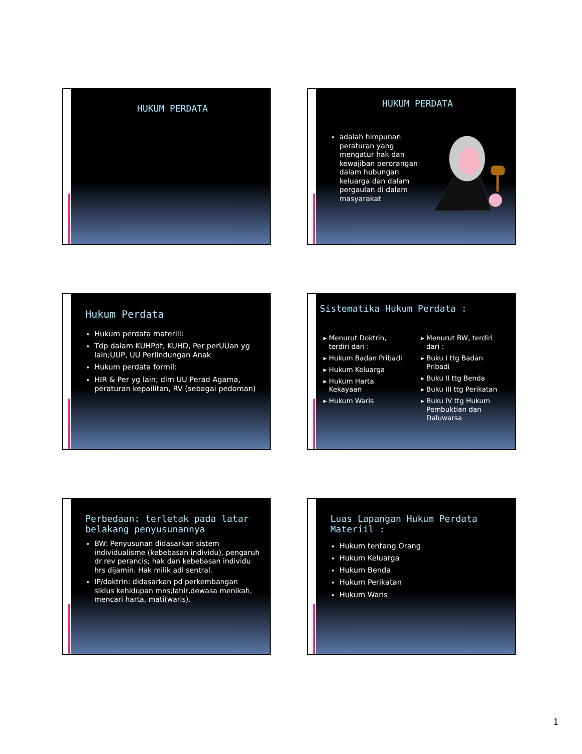HUKUM PERDATA
HUKUM PERDATA
adalah himpunan peraturan yang mengatur hak dan kewajiban perorangan dalam hubungan keluarga dan dalam pergaulan di dalam masyarakat
Hukum Perdata
Hukum perdata materiil:
Tdp dalam KUHPdt, KUHD, Per perUUan yg lain;UUP, UU Perlindungan Anak
Hukum perdata formil:
HIR & Per yg lain; dlm UU Perad Agama, peraturan kepailitan, RV (sebagai pedoman)
Sistematika Hukum Perdata :
Menurut Doktrin, terdiri dari :
Hukum Badan Pribadi
Hukum Keluarga
Hukum Harta Kekayaan
Hukum Waris
Menurut BW, terdiri dari :
Buku I ttg Badan Pribadi
Buku II ttg Benda
Buku III ttg Perikatan
Buku IV ttg Hukum Pembuktian dan Daluwarsa
Perbedaan: terletak pada latar belakang penyusunannya
BW: Penyusunan didasarkan sistem individualisme (kebebasan individu), pengaruh dr rev perancis; hak dan kebebasan individu hrs dijamin. Hak milik adl sentral.
IP/doktrin: didasarkan pd perkembangan siklus kehidupan mns;lahir,dewasa menikah, mencari harta, mati(waris).
Luas Lapangan Hukum Perdata Materiil :
Hukum tentang Orang
Hukum Keluarga
Hukum Benda
Hukum Perikatan
Hukum Waris
1